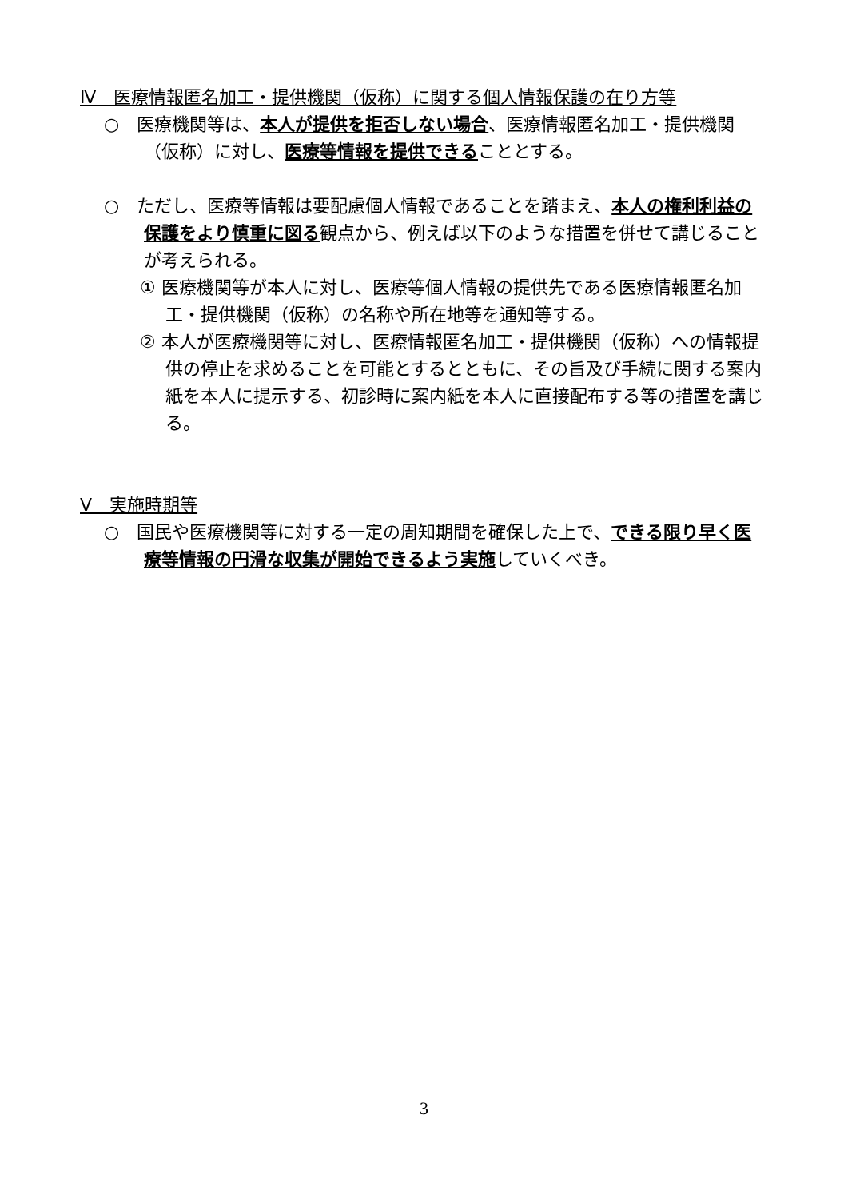Ⅳ　医療情報匿名加工・提供機関（仮称）に関する個人情報保護の在り方等
○　医療機関等は、本人が提供を拒否しない場合、医療情報匿名加工・提供機関（仮称）に対し、医療等情報を提供できることとする。
○　ただし、医療等情報は要配慮個人情報であることを踏まえ、本人の権利利益の保護をより慎重に図る観点から、例えば以下のような措置を併せて講じることが考えられる。
① 医療機関等が本人に対し、医療等個人情報の提供先である医療情報匿名加工・提供機関（仮称）の名称や所在地等を通知等する。
② 本人が医療機関等に対し、医療情報匿名加工・提供機関（仮称）への情報提供の停止を求めることを可能とするとともに、その旨及び手続に関する案内紙を本人に提示する、初診時に案内紙を本人に直接配布する等の措置を講じる。
Ⅴ　実施時期等
○　国民や医療機関等に対する一定の周知期間を確保した上で、できる限り早く医療等情報の円滑な収集が開始できるよう実施していくべき。
3